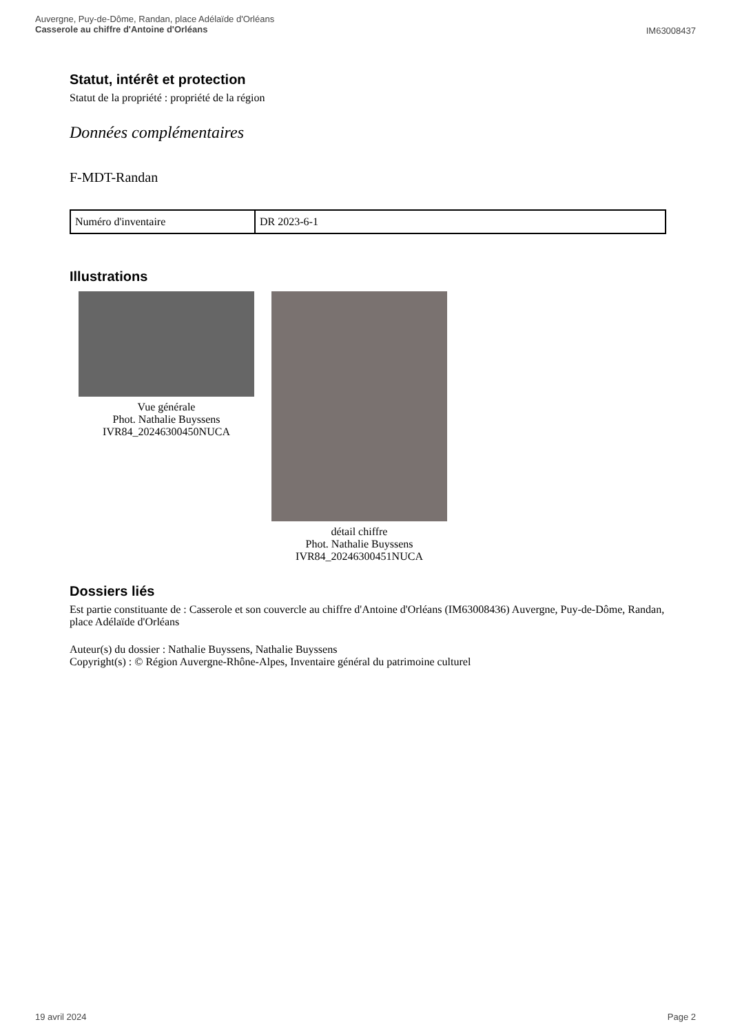Auvergne, Puy-de-Dôme, Randan, place Adélaïde d'Orléans
Casserole au chiffre d'Antoine d'Orléans
IM63008437
Statut, intérêt et protection
Statut de la propriété : propriété de la région
Données complémentaires
F-MDT-Randan
| Numéro d'inventaire | DR 2023-6-1 |
Illustrations
Vue générale
Phot. Nathalie Buyssens
IVR84_20246300450NUCA
détail chiffre
Phot. Nathalie Buyssens
IVR84_20246300451NUCA
Dossiers liés
Est partie constituante de : Casserole et son couvercle au chiffre d'Antoine d'Orléans (IM63008436) Auvergne, Puy-de-Dôme, Randan, place Adélaïde d'Orléans
Auteur(s) du dossier : Nathalie Buyssens, Nathalie Buyssens
Copyright(s) : © Région Auvergne-Rhône-Alpes, Inventaire général du patrimoine culturel
19 avril 2024 Page 2